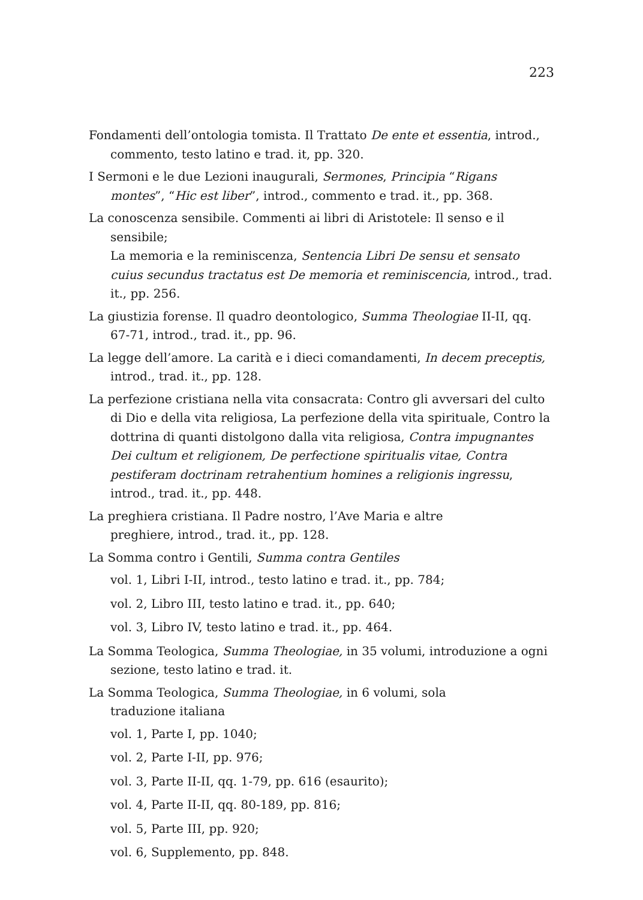223
Fondamenti dell’ontologia tomista. Il Trattato De ente et essentia, introd., commento, testo latino e trad. it, pp. 320.
I Sermoni e le due Lezioni inaugurali, Sermones, Principia “Rigans montes”, “Hic est liber”, introd., commento e trad. it., pp. 368.
La conoscenza sensibile. Commenti ai libri di Aristotele: Il senso e il sensibile;
La memoria e la reminiscenza, Sentencia Libri De sensu et sensato cuius secundus tractatus est De memoria et reminiscencia, introd., trad. it., pp. 256.
La giustizia forense. Il quadro deontologico, Summa Theologiae II-II, qq. 67-71, introd., trad. it., pp. 96.
La legge dell’amore. La carità e i dieci comandamenti, In decem preceptis, introd., trad. it., pp. 128.
La perfezione cristiana nella vita consacrata: Contro gli avversari del culto di Dio e della vita religiosa, La perfezione della vita spirituale, Contro la dottrina di quanti distolgono dalla vita religiosa, Contra impugnantes Dei cultum et religionem, De perfectione spiritualis vitae, Contra pestiferam doctrinam retrahentium homines a religionis ingressu, introd., trad. it., pp. 448.
La preghiera cristiana. Il Padre nostro, l’Ave Maria e altre
preghiere, introd., trad. it., pp. 128.
La Somma contro i Gentili, Summa contra Gentiles
vol. 1, Libri I-II, introd., testo latino e trad. it., pp. 784;
vol. 2, Libro III, testo latino e trad. it., pp. 640;
vol. 3, Libro IV, testo latino e trad. it., pp. 464.
La Somma Teologica, Summa Theologiae, in 35 volumi, introduzione a ogni sezione, testo latino e trad. it.
La Somma Teologica, Summa Theologiae, in 6 volumi, sola
traduzione italiana
vol. 1, Parte I, pp. 1040;
vol. 2, Parte I-II, pp. 976;
vol. 3, Parte II-II, qq. 1-79, pp. 616 (esaurito);
vol. 4, Parte II-II, qq. 80-189, pp. 816;
vol. 5, Parte III, pp. 920;
vol. 6, Supplemento, pp. 848.